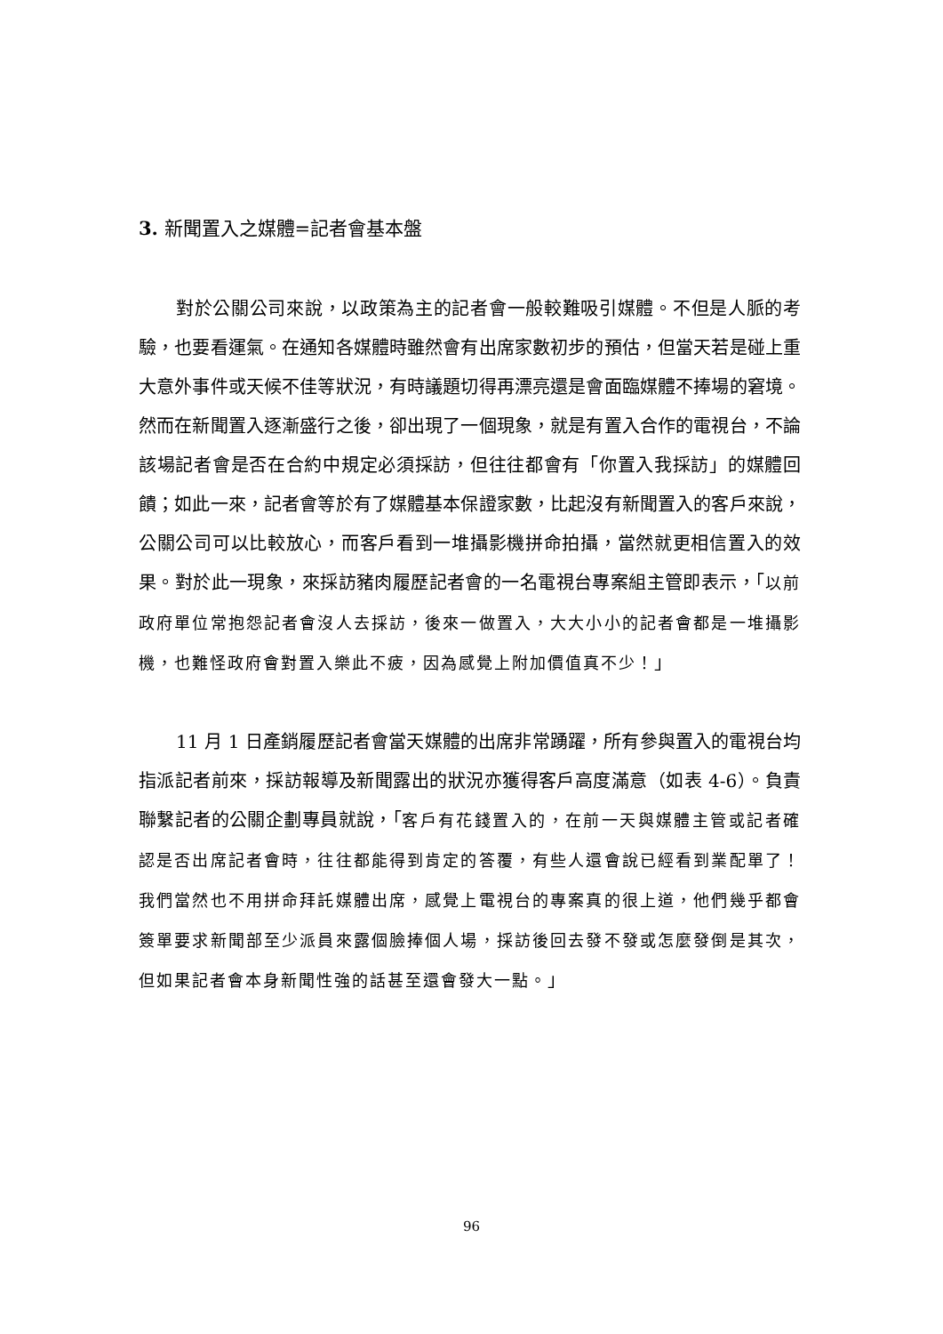3. 新聞置入之媒體=記者會基本盤
對於公關公司來說，以政策為主的記者會一般較難吸引媒體。不但是人脈的考驗，也要看運氣。在通知各媒體時雖然會有出席家數初步的預估，但當天若是碰上重大意外事件或天候不佳等狀況，有時議題切得再漂亮還是會面臨媒體不捧場的窘境。然而在新聞置入逐漸盛行之後，卻出現了一個現象，就是有置入合作的電視台，不論該場記者會是否在合約中規定必須採訪，但往往都會有「你置入我採訪」的媒體回饋；如此一來，記者會等於有了媒體基本保證家數，比起沒有新聞置入的客戶來說，公關公司可以比較放心，而客戶看到一堆攝影機拼命拍攝，當然就更相信置入的效果。對於此一現象，來採訪豬肉履歷記者會的一名電視台專案組主管即表示，「以前政府單位常抱怨記者會沒人去採訪，後來一做置入，大大小小的記者會都是一堆攝影機，也難怪政府會對置入樂此不疲，因為感覺上附加價值真不少！」
11 月 1 日產銷履歷記者會當天媒體的出席非常踴躍，所有參與置入的電視台均指派記者前來，採訪報導及新聞露出的狀況亦獲得客戶高度滿意（如表 4-6）。負責聯繫記者的公關企劃專員就說，「客戶有花錢置入的，在前一天與媒體主管或記者確認是否出席記者會時，往往都能得到肯定的答覆，有些人還會說已經看到業配單了！我們當然也不用拼命拜託媒體出席，感覺上電視台的專案真的很上道，他們幾乎都會簽單要求新聞部至少派員來露個臉捧個人場，採訪後回去發不發或怎麼發倒是其次，但如果記者會本身新聞性強的話甚至還會發大一點。」
96